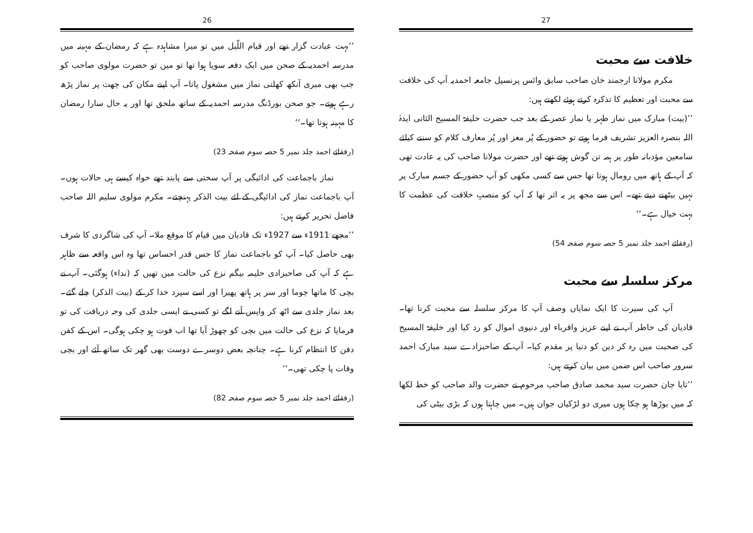26
’’بہت عبادت گزار تھے اور قیام اللّیل میں تو میرا مشاہدہ ہے کہ رمضان کے مہینہ میں مدرسہ احمدیہ کے صحن میں ایک دفعہ سویا ہوا تھا تو میں تو حضرت مولوی صاحب کو جب بھی میری آنکھ کھلتی نماز میں مشغول پاتا۔ آپ اپنے مکان کی چھت پر نماز پڑھ رہے ہوتے۔ جو صحن بورڈنگ مدرسہ احمدیہ کے ساتھ ملحق تھا اور یہ حال سارا رمضان کا مہینہ ہوتا تھا۔‘‘
(رفقائے احمد جلد نمبر 5 حصہ سوم صفحہ 23)
نماز باجماعت کی ادائیگی پر آپ سختی سے پابند تھے خواہ کیسے ہی حالات ہوں۔ آپ باجماعت نماز کی ادائیگی کے لئے بیت الذکر پہنچتے۔ مکرم مولوی سلیم اللہ صاحب فاضل تحریر کرتے ہیں:
’’مجھے 1911ء سے 1927ء تک قادیان میں قیام کا موقع ملا۔ آپ کی شاگردی کا شرف بھی حاصل کیا۔ آپ کو باجماعت نماز کا جس قدر احساس تھا وہ اس واقعہ سے ظاہر ہے کہ آپ کی صاحبزادی حلیمہ بیگم نزع کی حالت میں تھیں کہ (نداء) ہوگئی۔ آپ نے بچی کا ماتھا چوما اور سر پر ہاتھ پھیرا اور اسے سپرد خدا کر کے (بیت الذکر) چلے گئے۔ بعد نماز جلدی سے اٹھ کر واپس آنے لگے تو کسی نے ایسی جلدی کی وجہ دریافت کی تو فرمایا کہ نزع کی حالت میں بچی کو چھوڑ آیا تھا اب فوت ہو چکی ہوگی۔ اس کے کفن دفن کا انتظام کرنا ہے۔ چنانچہ بعض دوسرے دوست بھی گھر تک ساتھ آئے اور بچی وفات پا چکی تھی۔‘‘
(رفقائے احمد جلد نمبر 5 حصہ سوم صفحہ 82)
27
خلافت سے محبت
مکرم مولانا ارجمند خان صاحب سابق وائس پرنسپل جامعہ احمدیہ آپ کی خلافت سے محبت اور تعظیم کا تذکرہ کرتے ہوئے لکھتے ہیں:
’’(بیت) مبارک میں نماز ظہر یا نماز عصر کے بعد جب حضرت خلیفۃ المسیح الثانی ایدہٗ اللہ بنصرہ العزیز تشریف فرما ہوتے تو حضور کے پُر مغز اور پُر معارف کلام کو سننے کیلئے سامعین مؤدبانہ طور پر ہمہ تن گوش ہوتے تھے اور حضرت مولانا صاحب کی یہ عادت تھی کہ آپ کے ہاتھ میں رومال ہوتا تھا جس سے کسی مکھی کو آپ حضور کے جسم مبارک پر نہیں بیٹھنے دیتے تھے۔ اس سے مجھ پر یہ اثر تھا کہ آپ کو منصبِ خلافت کی عظمت کا بہت خیال ہے۔‘‘
(رفقائے احمد جلد نمبر 5 حصہ سوم صفحہ 54)
مرکز سلسلہ سے محبت
آپ کی سیرت کا ایک نمایاں وصف آپ کا مرکز سلسلہ سے محبت کرنا تھا۔ قادیان کی خاطر آپ نے اپنے عزیز واقرباء اور دنیوی اموال کو رد کیا اور خلیفۃ المسیح کی صحبت میں رہ کر دین کو دنیا پر مقدم کیا۔ آپ کے صاحبزادے سید مبارک احمد سرور صاحب اس ضمن میں بیان کرتے ہیں:
’’تایا جان حضرت سید محمد صادق صاحب مرحوم نے حضرت والد صاحب کو خط لکھا کہ میں بوڑھا ہو چکا ہوں میری دو لڑکیاں جوان ہیں۔ میں چاہتا ہوں کہ بڑی بیٹی کی